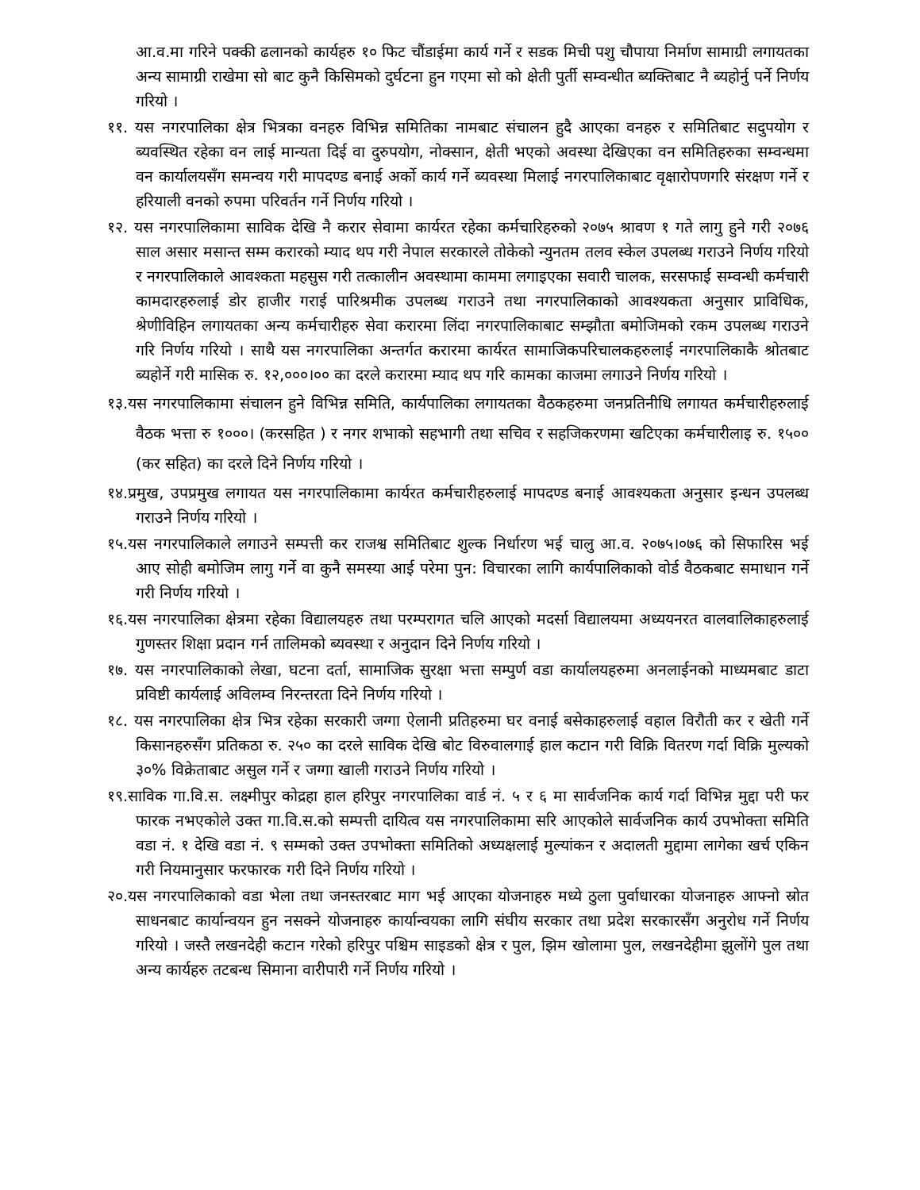आ.व.मा गरिने पक्की ढलानको कार्यहरु १० फिट चौंडाईमा कार्य गर्ने र सडक मिची पशु चौपाया निर्माण सामाग्री लगायतका अन्य सामाग्री राखेमा सो बाट कुनै किसिमको दुर्घटना हुन गएमा सो को क्षेती पुर्ती सम्वन्धीत ब्यक्तिबाट नै ब्यहोर्नु पर्ने निर्णय गरियो ।
११. यस नगरपालिका क्षेत्र भित्रका वनहरु विभिन्न समितिका नामबाट संचालन हुदै आएका वनहरु र समितिबाट सदुपयोग र ब्यवस्थित रहेका वन लाई मान्यता दिई वा दुरुपयोग, नोक्सान, क्षेती भएको अवस्था देखिएका वन समितिहरुका सम्वन्धमा वन कार्यालयसँग समन्वय गरी मापदण्ड बनाई अर्को कार्य गर्ने ब्यवस्था मिलाई नगरपालिकाबाट वृक्षारोपणगरि संरक्षण गर्ने र हरियाली वनको रुपमा परिवर्तन गर्ने निर्णय गरियो ।
१२. यस नगरपालिकामा साविक देखि नै करार सेवामा कार्यरत रहेका कर्मचारिहरुको २०७५ श्रावण १ गते लागु हुने गरी २०७६ साल असार मसान्त सम्म करारको म्याद थप गरी नेपाल सरकारले तोकेको न्युनतम तलव स्केल उपलब्ध गराउने निर्णय गरियो र नगरपालिकाले आवश्कता महसुस गरी तत्कालीन अवस्थामा काममा लगाइएका सवारी चालक, सरसफाई सम्वन्धी कर्मचारी कामदारहरुलाई डोर हाजीर गराई पारिश्रमीक उपलब्ध गराउने तथा नगरपालिकाको आवश्यकता अनुसार प्राविधिक, श्रेणीविहिन लगायतका अन्य कर्मचारीहरु सेवा करारमा लिंदा नगरपालिकाबाट सम्झौता बमोजिमको रकम उपलब्ध गराउने गरि निर्णय गरियो । साथै यस नगरपालिका अन्तर्गत करारमा कार्यरत सामाजिकपरिचालकहरुलाई नगरपालिकाकै श्रोतबाट ब्यहोर्ने गरी मासिक रु. १२,०००।०० का दरले करारमा म्याद थप गरि कामका काजमा लगाउने निर्णय गरियो ।
१३.यस नगरपालिकामा संचालन हुने विभिन्न समिति, कार्यपालिका लगायतका वैठकहरुमा जनप्रतिनीधि लगायत कर्मचारीहरुलाई वैठक भत्ता रु १०००। (करसहित ) र नगर शभाको सहभागी तथा सचिव र सहजिकरणमा खटिएका कर्मचारीलाइ रु. १५०० (कर सहित) का दरले दिने निर्णय गरियो ।
१४.प्रमुख, उपप्रमुख लगायत यस नगरपालिकामा कार्यरत कर्मचारीहरुलाई मापदण्ड बनाई आवश्यकता अनुसार इन्धन उपलब्ध गराउने निर्णय गरियो ।
१५.यस नगरपालिकाले लगाउने सम्पत्ती कर राजश्व समितिबाट शुल्क निर्धारण भई चालु आ.व. २०७५।०७६ को सिफारिस भई आए सोही बमोजिम लागु गर्ने वा कुनै समस्या आई परेमा पुन: विचारका लागि कार्यपालिकाको वोर्ड वैठकबाट समाधान गर्ने गरी निर्णय गरियो ।
१६.यस नगरपालिका क्षेत्रमा रहेका विद्यालयहरु तथा परम्परागत चलि आएको मदर्सा विद्यालयमा अध्ययनरत वालवालिकाहरुलाई गुणस्तर शिक्षा प्रदान गर्न तालिमको ब्यवस्था र अनुदान दिने निर्णय गरियो ।
१७. यस नगरपालिकाको लेखा, घटना दर्ता, सामाजिक सुरक्षा भत्ता सम्पुर्ण वडा कार्यालयहरुमा अनलाईनको माध्यमबाट डाटा प्रविष्टी कार्यलाई अविलम्व निरन्तरता दिने निर्णय गरियो ।
१८. यस नगरपालिका क्षेत्र भित्र रहेका सरकारी जग्गा ऐलानी प्रतिहरुमा घर वनाई बसेकाहरुलाई वहाल विरौती कर र खेती गर्ने किसानहरुसँग प्रतिकठा रु. २५० का दरले साविक देखि बोट विरुवालगाई हाल कटान गरी विक्रि वितरण गर्दा विक्रि मुल्यको ३०% विक्रेताबाट असुल गर्ने र जग्गा खाली गराउने निर्णय गरियो ।
१९.साविक गा.वि.स. लक्ष्मीपुर कोद्रहा हाल हरिपुर नगरपालिका वार्ड नं. ५ र ६ मा सार्वजनिक कार्य गर्दा विभिन्न मुद्दा परी फर फारक नभएकोले उक्त गा.वि.स.को सम्पत्ती दायित्व यस नगरपालिकामा सरि आएकोले सार्वजनिक कार्य उपभोक्ता समिति वडा नं. १ देखि वडा नं. ९ सम्मको उक्त उपभोक्ता समितिको अध्यक्षलाई मुल्यांकन र अदालती मुद्दामा लागेका खर्च एकिन गरी नियमानुसार फरफारक गरी दिने निर्णय गरियो ।
२०.यस नगरपालिकाको वडा भेला तथा जनस्तरबाट माग भई आएका योजनाहरु मध्ये ठुला पुर्वाधारका योजनाहरु आफ्नो स्रोत साधनबाट कार्यान्वयन हुन नसक्ने योजनाहरु कार्यान्वयका लागि संघीय सरकार तथा प्रदेश सरकारसँग अनुरोध गर्ने निर्णय गरियो । जस्तै लखनदेही कटान गरेको हरिपुर पश्चिम साइडको क्षेत्र र पुल, झिम खोलामा पुल, लखनदेहीमा झुलोंगे पुल तथा अन्य कार्यहरु तटबन्ध सिमाना वारीपारी गर्ने निर्णय गरियो ।